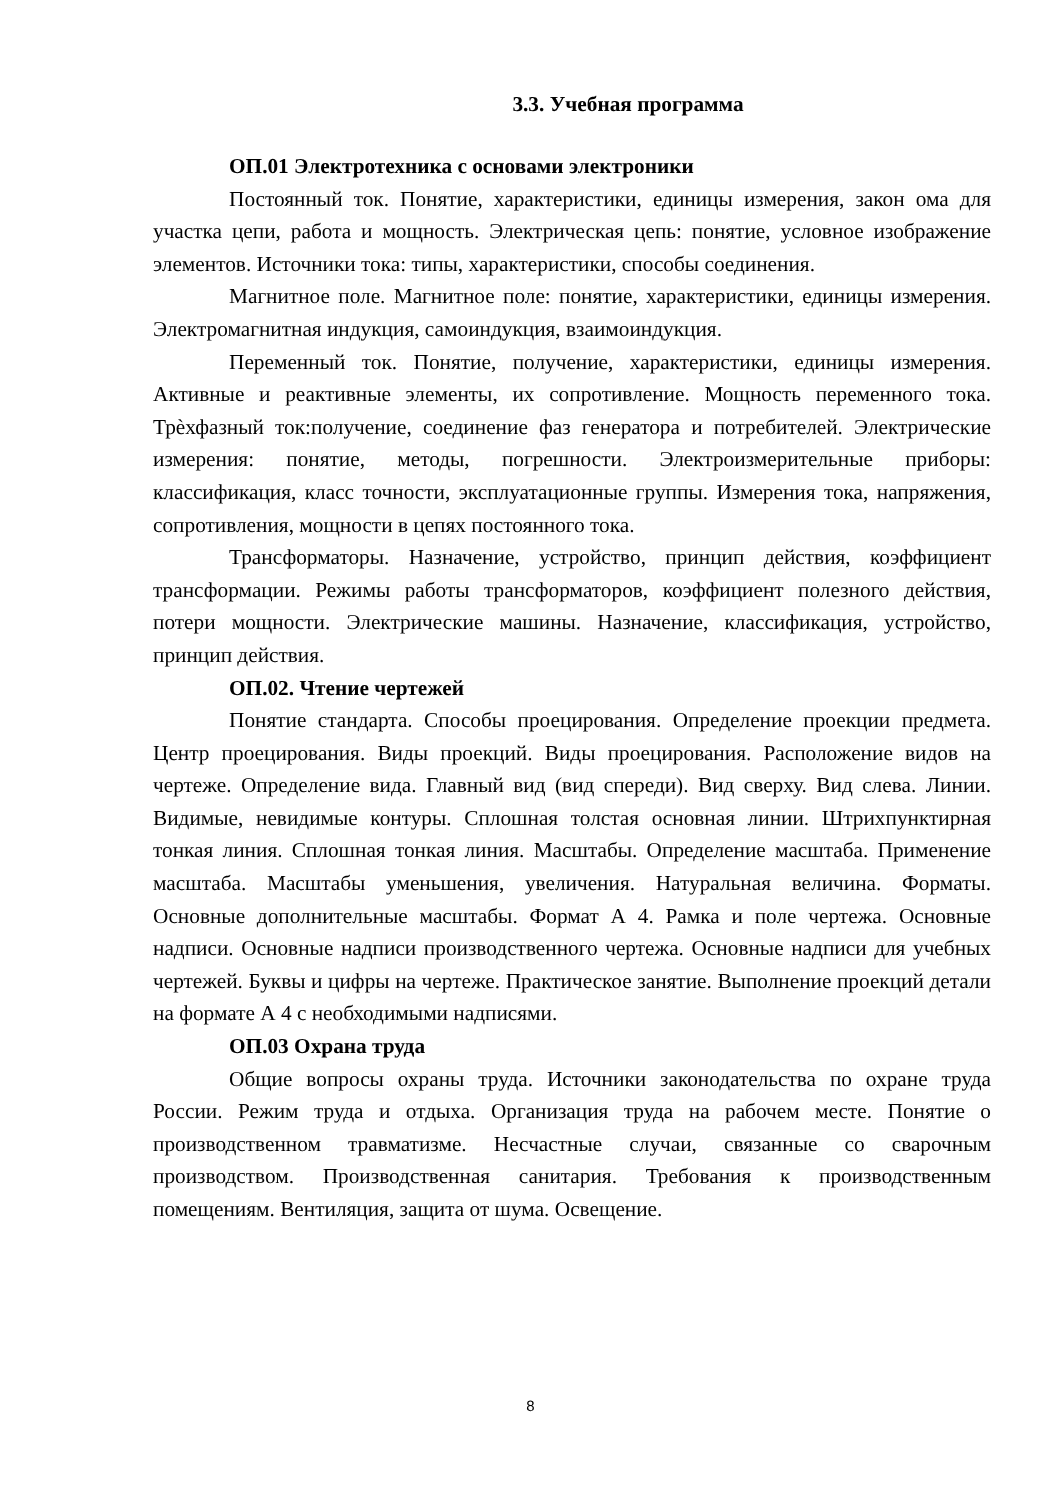3.3. Учебная программа
ОП.01 Электротехника с основами электроники
Постоянный ток. Понятие, характеристики, единицы измерения, закон ома для участка цепи, работа и мощность. Электрическая цепь: понятие, условное изображение элементов. Источники тока: типы, характеристики, способы соединения.
Магнитное поле. Магнитное поле: понятие, характеристики, единицы измерения. Электромагнитная индукция, самоиндукция, взаимоиндукция.
Переменный ток. Понятие, получение, характеристики, единицы измерения. Активные и реактивные элементы, их сопротивление. Мощность переменного тока. Трѐхфазный ток:получение, соединение фаз генератора и потребителей. Электрические измерения: понятие, методы, погрешности. Электроизмерительные приборы: классификация, класс точности, эксплуатационные группы. Измерения тока, напряжения, сопротивления, мощности в цепях постоянного тока.
Трансформаторы. Назначение, устройство, принцип действия, коэффициент трансформации. Режимы работы трансформаторов, коэффициент полезного действия, потери мощности. Электрические машины. Назначение, классификация, устройство, принцип действия.
ОП.02. Чтение чертежей
Понятие стандарта. Способы проецирования. Определение проекции предмета. Центр проецирования. Виды проекций. Виды проецирования. Расположение видов на чертеже. Определение вида. Главный вид (вид спереди). Вид сверху. Вид слева. Линии. Видимые, невидимые контуры. Сплошная толстая основная линии. Штрихпунктирная тонкая линия. Сплошная тонкая линия. Масштабы. Определение масштаба. Применение масштаба. Масштабы уменьшения, увеличения. Натуральная величина. Форматы. Основные дополнительные масштабы. Формат А 4. Рамка и поле чертежа. Основные надписи. Основные надписи производственного чертежа. Основные надписи для учебных чертежей. Буквы и цифры на чертеже. Практическое занятие. Выполнение проекций детали на формате А 4 с необходимыми надписями.
ОП.03 Охрана труда
Общие вопросы охраны труда. Источники законодательства по охране труда России. Режим труда и отдыха. Организация труда на рабочем месте. Понятие о производственном травматизме. Несчастные случаи, связанные со сварочным производством. Производственная санитария. Требования к производственным помещениям. Вентиляция, защита от шума. Освещение.
8